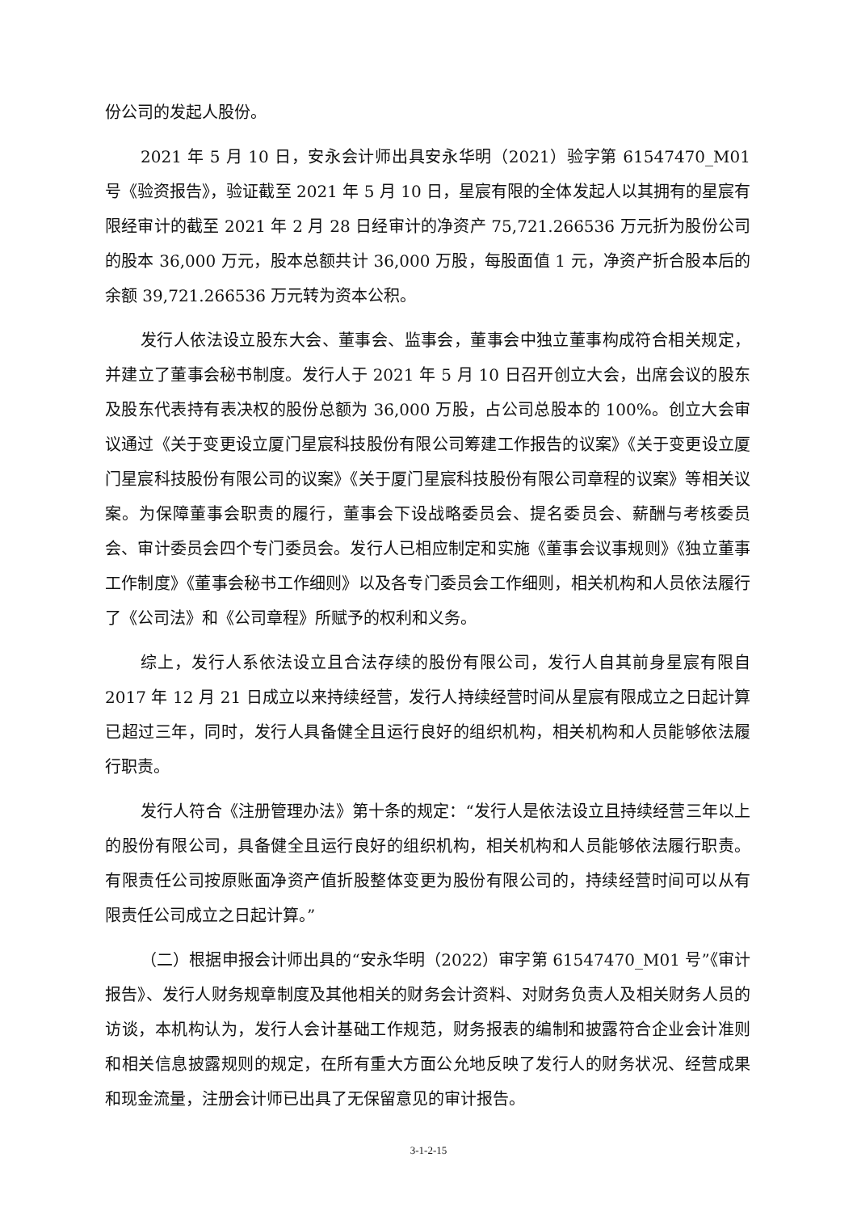份公司的发起人股份。
2021 年 5 月 10 日，安永会计师出具安永华明（2021）验字第 61547470_M01 号《验资报告》，验证截至 2021 年 5 月 10 日，星宸有限的全体发起人以其拥有的星宸有限经审计的截至 2021 年 2 月 28 日经审计的净资产 75,721.266536 万元折为股份公司的股本 36,000 万元，股本总额共计 36,000 万股，每股面值 1 元，净资产折合股本后的余额 39,721.266536 万元转为资本公积。
发行人依法设立股东大会、董事会、监事会，董事会中独立董事构成符合相关规定，并建立了董事会秘书制度。发行人于 2021 年 5 月 10 日召开创立大会，出席会议的股东及股东代表持有表决权的股份总额为 36,000 万股，占公司总股本的 100%。创立大会审议通过《关于变更设立厦门星宸科技股份有限公司筹建工作报告的议案》《关于变更设立厦门星宸科技股份有限公司的议案》《关于厦门星宸科技股份有限公司章程的议案》等相关议案。为保障董事会职责的履行，董事会下设战略委员会、提名委员会、薪酬与考核委员会、审计委员会四个专门委员会。发行人已相应制定和实施《董事会议事规则》《独立董事工作制度》《董事会秘书工作细则》以及各专门委员会工作细则，相关机构和人员依法履行了《公司法》和《公司章程》所赋予的权利和义务。
综上，发行人系依法设立且合法存续的股份有限公司，发行人自其前身星宸有限自 2017 年 12 月 21 日成立以来持续经营，发行人持续经营时间从星宸有限成立之日起计算已超过三年，同时，发行人具备健全且运行良好的组织机构，相关机构和人员能够依法履行职责。
发行人符合《注册管理办法》第十条的规定：“发行人是依法设立且持续经营三年以上的股份有限公司，具备健全且运行良好的组织机构，相关机构和人员能够依法履行职责。有限责任公司按原账面净资产值折股整体变更为股份有限公司的，持续经营时间可以从有限责任公司成立之日起计算。”
（二）根据申报会计师出具的“安永华明（2022）审字第 61547470_M01 号”《审计报告》、发行人财务规章制度及其他相关的财务会计资料、对财务负责人及相关财务人员的访谈，本机构认为，发行人会计基础工作规范，财务报表的编制和披露符合企业会计准则和相关信息披露规则的规定，在所有重大方面公允地反映了发行人的财务状况、经营成果和现金流量，注册会计师已出具了无保留意见的审计报告。
3-1-2-15